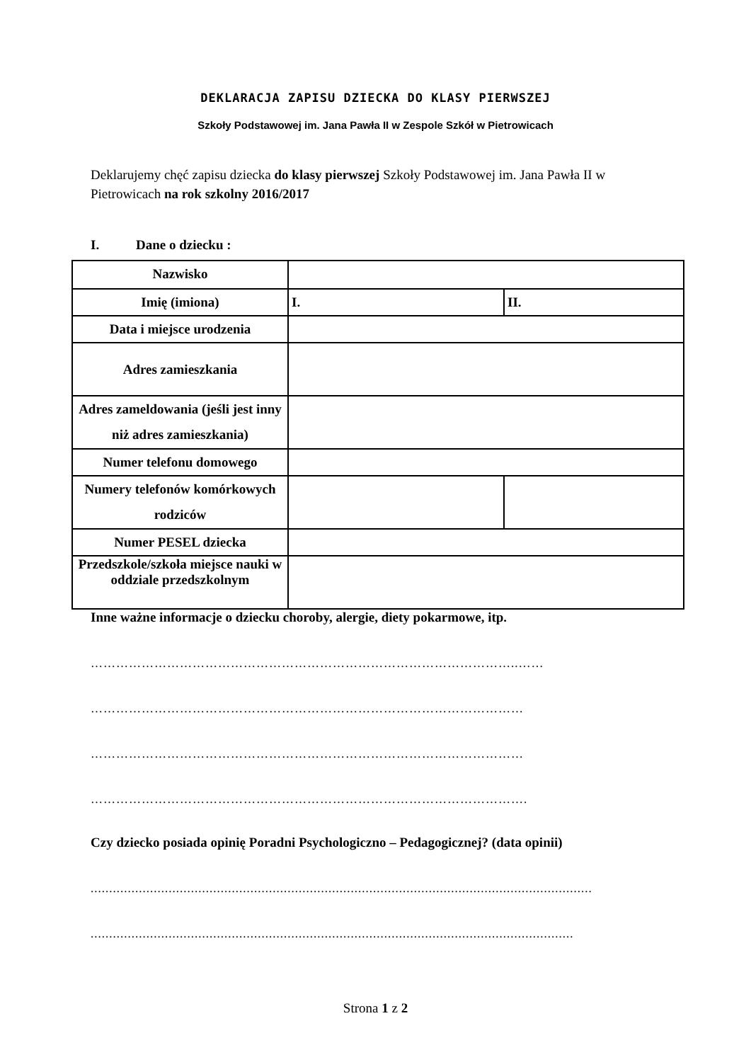DEKLARACJA ZAPISU DZIECKA DO KLASY PIERWSZEJ
Szkoły Podstawowej im. Jana Pawła II w Zespole Szkół w Pietrowicach
Deklarujemy chęć zapisu dziecka do klasy pierwszej Szkoły Podstawowej im. Jana Pawła II w Pietrowicach na rok szkolny 2016/2017
I. Dane o dziecku :
| Nazwisko | | |
| Imię (imiona) | I. | II. |
| Data i miejsce urodzenia | | |
| Adres zamieszkania | | |
| Adres zameldowania (jeśli jest inny niż adres zamieszkania) | | |
| Numer telefonu domowego | | |
| Numery telefonów komórkowych rodziców | | |
| Numer PESEL dziecka | | |
| Przedszkole/szkoła miejsce nauki w oddziale przedszkolnym | | |
Inne ważne informacje o dziecku choroby, alergie, diety pokarmowe, itp.
………………………………………………………………………………………..……
…………………………………………………………………………………………
…………………………………………………………………………………………
………………………………………………………………………………………….
Czy dziecko posiada opinię Poradni Psychologiczno – Pedagogicznej? (data opinii)
.......................................................................................................................................
..................................................................................................................................
Strona 1 z 2